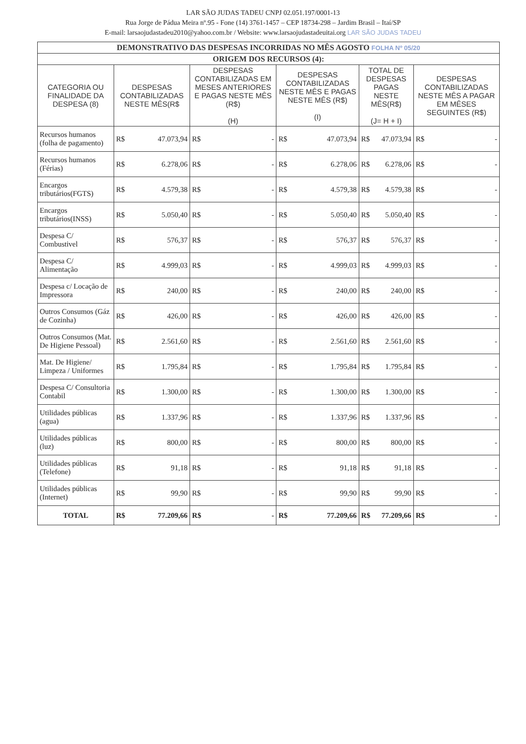LAR SÃO JUDAS TADEU CNPJ 02.051.197/0001-13
Rua Jorge de Pádua Meira nº.95 - Fone (14) 3761-1457 – CEP 18734-298 – Jardim Brasil – Itaí/SP
E-mail: larsaojudastadeu2010@yahoo.com.br / Website: www.larsaojudastadeuitai.org LAR SÃO JUDAS TADEU
| DEMONSTRATIVO DAS DESPESAS INCORRIDAS NO MÊS AGOSTO FOLHA Nº 05/20 | | | | | |
| --- | --- | --- | --- | --- | --- |
| ORIGEM DOS RECURSOS (4): | | | | | |
| CATEGORIA OU FINALIDADE DA DESPESA (8) | DESPESAS CONTABILIZADAS NESTE MÊS(R$ | DESPESAS CONTABILIZADAS EM MESES ANTERIORES E PAGAS NESTE MÊS (R$) (H) | DESPESAS CONTABILIZADAS NESTE MÊS E PAGAS NESTE MÊS (R$) (I) | TOTAL DE DESPESAS PAGAS NESTE MÊS(R$) (J= H + I) | DESPESAS CONTABILIZADAS NESTE MÊS A PAGAR EM MÊSES SEGUINTES (R$) |
| Recursos humanos (folha de pagamento) | R$ 47.073,94 | R$ - | R$ 47.073,94 | R$ 47.073,94 | R$ - |
| Recursos humanos (Férias) | R$ 6.278,06 | R$ - | R$ 6.278,06 | R$ 6.278,06 | R$ - |
| Encargos tributários(FGTS) | R$ 4.579,38 | R$ - | R$ 4.579,38 | R$ 4.579,38 | R$ - |
| Encargos tributários(INSS) | R$ 5.050,40 | R$ - | R$ 5.050,40 | R$ 5.050,40 | R$ - |
| Despesa C/ Combustivel | R$ 576,37 | R$ - | R$ 576,37 | R$ 576,37 | R$ - |
| Despesa C/ Alimentação | R$ 4.999,03 | R$ - | R$ 4.999,03 | R$ 4.999,03 | R$ - |
| Despesa c/ Locação de Impressora | R$ 240,00 | R$ - | R$ 240,00 | R$ 240,00 | R$ - |
| Outros Consumos (Gáz de Cozinha) | R$ 426,00 | R$ - | R$ 426,00 | R$ 426,00 | R$ - |
| Outros Consumos (Mat. De Higiene Pessoal) | R$ 2.561,60 | R$ - | R$ 2.561,60 | R$ 2.561,60 | R$ - |
| Mat. De Higiene/ Limpeza / Uniformes | R$ 1.795,84 | R$ - | R$ 1.795,84 | R$ 1.795,84 | R$ - |
| Despesa C/ Consultoria Contabil | R$ 1.300,00 | R$ - | R$ 1.300,00 | R$ 1.300,00 | R$ - |
| Utilidades públicas (agua) | R$ 1.337,96 | R$ - | R$ 1.337,96 | R$ 1.337,96 | R$ - |
| Utilidades públicas (luz) | R$ 800,00 | R$ - | R$ 800,00 | R$ 800,00 | R$ - |
| Utilidades públicas (Telefone) | R$ 91,18 | R$ - | R$ 91,18 | R$ 91,18 | R$ - |
| Utilidades públicas (Internet) | R$ 99,90 | R$ - | R$ 99,90 | R$ 99,90 | R$ - |
| TOTAL | R$ 77.209,66 | R$ - | R$ 77.209,66 | R$ 77.209,66 | R$ - |